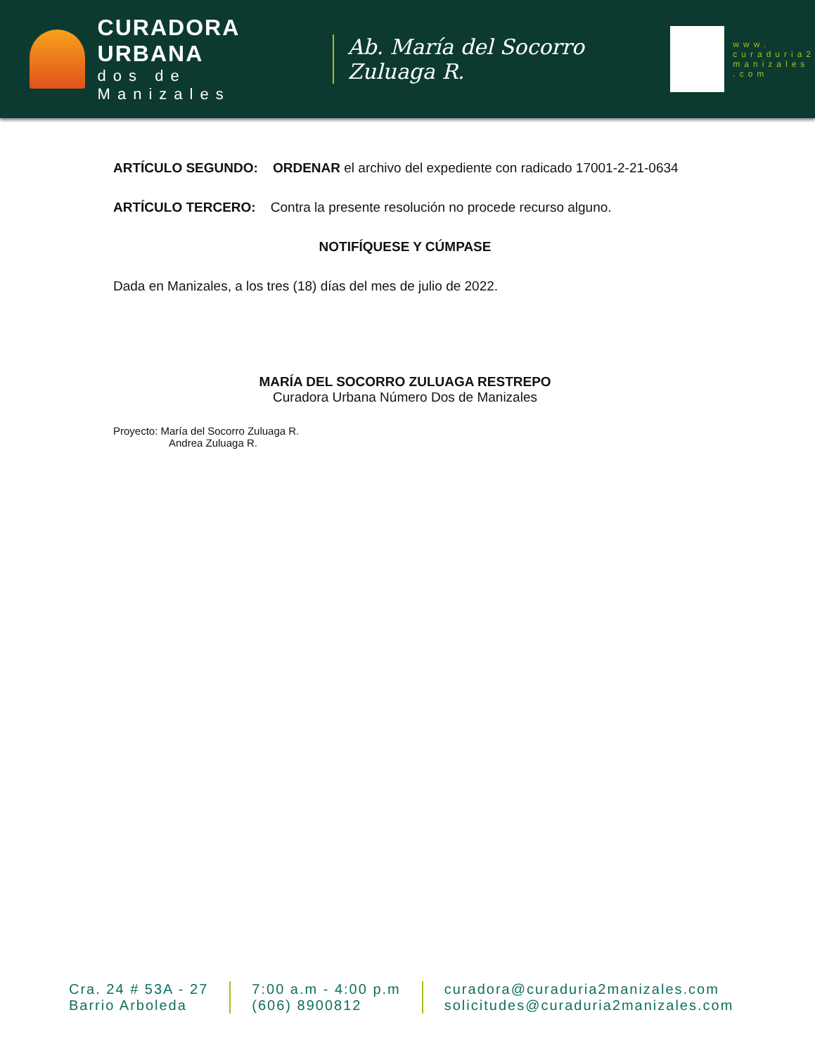CURADORA URBANA
dos de Manizales
Ab. María del Socorro Zuluaga R.
www.
curaduria2
manizales
.com
ARTÍCULO SEGUNDO: ORDENAR el archivo del expediente con radicado 17001-2-21-0634
ARTÍCULO TERCERO: Contra la presente resolución no procede recurso alguno.
NOTIFÍQUESE Y CÚMPASE
Dada en Manizales, a los tres (18) días del mes de julio de 2022.
MARÍA DEL SOCORRO ZULUAGA RESTREPO
Curadora Urbana Número Dos de Manizales
Proyecto: María del Socorro Zuluaga R.
Andrea Zuluaga R.
Cra. 24 # 53A - 27
Barrio Arboleda
7:00 a.m - 4:00 p.m
(606) 8900812
curadora@curaduria2manizales.com
solicitudes@curaduria2manizales.com